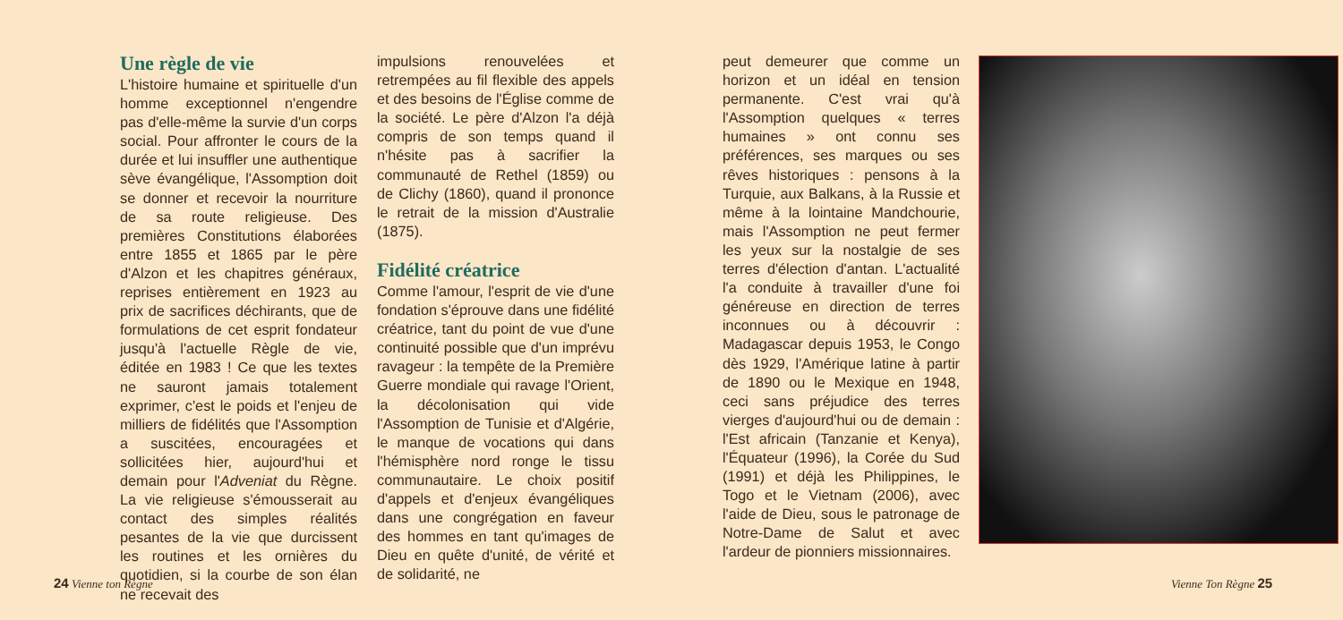Une règle de vie
L'histoire humaine et spirituelle d'un homme exceptionnel n'engendre pas d'elle-même la survie d'un corps social. Pour affronter le cours de la durée et lui insuffler une authentique sève évangélique, l'Assomption doit se donner et recevoir la nourriture de sa route religieuse. Des premières Constitutions élaborées entre 1855 et 1865 par le père d'Alzon et les chapitres généraux, reprises entièrement en 1923 au prix de sacrifices déchirants, que de formulations de cet esprit fondateur jusqu'à l'actuelle Règle de vie, éditée en 1983 ! Ce que les textes ne sauront jamais totalement exprimer, c'est le poids et l'enjeu de milliers de fidélités que l'Assomption a suscitées, encouragées et sollicitées hier, aujourd'hui et demain pour l'Adveniat du Règne. La vie religieuse s'émousserait au contact des simples réalités pesantes de la vie que durcissent les routines et les ornières du quotidien, si la courbe de son élan ne recevait des
impulsions renouvelées et retrempées au fil flexible des appels et des besoins de l'Église comme de la société. Le père d'Alzon l'a déjà compris de son temps quand il n'hésite pas à sacrifier la communauté de Rethel (1859) ou de Clichy (1860), quand il prononce le retrait de la mission d'Australie (1875).
Fidélité créatrice
Comme l'amour, l'esprit de vie d'une fondation s'éprouve dans une fidélité créatrice, tant du point de vue d'une continuité possible que d'un imprévu ravageur : la tempête de la Première Guerre mondiale qui ravage l'Orient, la décolonisation qui vide l'Assomption de Tunisie et d'Algérie, le manque de vocations qui dans l'hémisphère nord ronge le tissu communautaire. Le choix positif d'appels et d'enjeux évangéliques dans une congrégation en faveur des hommes en tant qu'images de Dieu en quête d'unité, de vérité et de solidarité, ne
peut demeurer que comme un horizon et un idéal en tension permanente. C'est vrai qu'à l'Assomption quelques « terres humaines » ont connu ses préférences, ses marques ou ses rêves historiques : pensons à la Turquie, aux Balkans, à la Russie et même à la lointaine Mandchourie, mais l'Assomption ne peut fermer les yeux sur la nostalgie de ses terres d'élection d'antan. L'actualité l'a conduite à travailler d'une foi généreuse en direction de terres inconnues ou à découvrir : Madagascar depuis 1953, le Congo dès 1929, l'Amérique latine à partir de 1890 ou le Mexique en 1948, ceci sans préjudice des terres vierges d'aujourd'hui ou de demain : l'Est africain (Tanzanie et Kenya), l'Équateur (1996), la Corée du Sud (1991) et déjà les Philippines, le Togo et le Vietnam (2006), avec l'aide de Dieu, sous le patronage de Notre-Dame de Salut et avec l'ardeur de pionniers missionnaires.
24 Vienne ton Règne Vienne Ton Règne 25